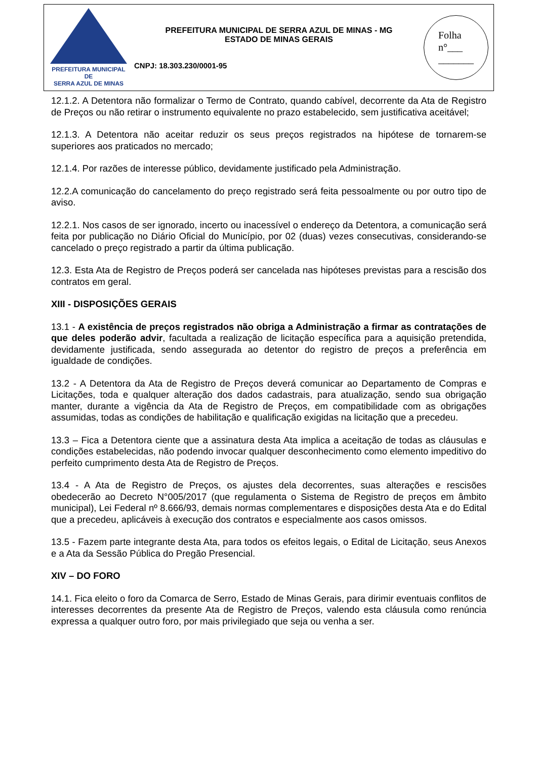PREFEITURA MUNICIPAL DE
SERRA AZUL DE MINAS
PREFEITURA MUNICIPAL DE SERRA AZUL DE MINAS - MG
ESTADO DE MINAS GERAIS
CNPJ: 18.303.230/0001-95
Folha
n°___
_______
12.1.2. A Detentora não formalizar o Termo de Contrato, quando cabível, decorrente da Ata de Registro de Preços ou não retirar o instrumento equivalente no prazo estabelecido, sem justificativa aceitável;
12.1.3. A Detentora não aceitar reduzir os seus preços registrados na hipótese de tornarem-se superiores aos praticados no mercado;
12.1.4. Por razões de interesse público, devidamente justificado pela Administração.
12.2.A comunicação do cancelamento do preço registrado será feita pessoalmente ou por outro tipo de aviso.
12.2.1. Nos casos de ser ignorado, incerto ou inacessível o endereço da Detentora, a comunicação será feita por publicação no Diário Oficial do Município, por 02 (duas) vezes consecutivas, considerando-se cancelado o preço registrado a partir da última publicação.
12.3. Esta Ata de Registro de Preços poderá ser cancelada nas hipóteses previstas para a rescisão dos contratos em geral.
XIII - DISPOSIÇÕES GERAIS
13.1 - A existência de preços registrados não obriga a Administração a firmar as contratações de que deles poderão advir, facultada a realização de licitação específica para a aquisição pretendida, devidamente justificada, sendo assegurada ao detentor do registro de preços a preferência em igualdade de condições.
13.2 - A Detentora da Ata de Registro de Preços deverá comunicar ao Departamento de Compras e Licitações, toda e qualquer alteração dos dados cadastrais, para atualização, sendo sua obrigação manter, durante a vigência da Ata de Registro de Preços, em compatibilidade com as obrigações assumidas, todas as condições de habilitação e qualificação exigidas na licitação que a precedeu.
13.3 – Fica a Detentora ciente que a assinatura desta Ata implica a aceitação de todas as cláusulas e condições estabelecidas, não podendo invocar qualquer desconhecimento como elemento impeditivo do perfeito cumprimento desta Ata de Registro de Preços.
13.4 - A Ata de Registro de Preços, os ajustes dela decorrentes, suas alterações e rescisões obedecerão ao Decreto N°005/2017 (que regulamenta o Sistema de Registro de preços em âmbito municipal), Lei Federal nº 8.666/93, demais normas complementares e disposições desta Ata e do Edital que a precedeu, aplicáveis à execução dos contratos e especialmente aos casos omissos.
13.5 - Fazem parte integrante desta Ata, para todos os efeitos legais, o Edital de Licitação, seus Anexos e a Ata da Sessão Pública do Pregão Presencial.
XIV – DO FORO
14.1. Fica eleito o foro da Comarca de Serro, Estado de Minas Gerais, para dirimir eventuais conflitos de interesses decorrentes da presente Ata de Registro de Preços, valendo esta cláusula como renúncia expressa a qualquer outro foro, por mais privilegiado que seja ou venha a ser.